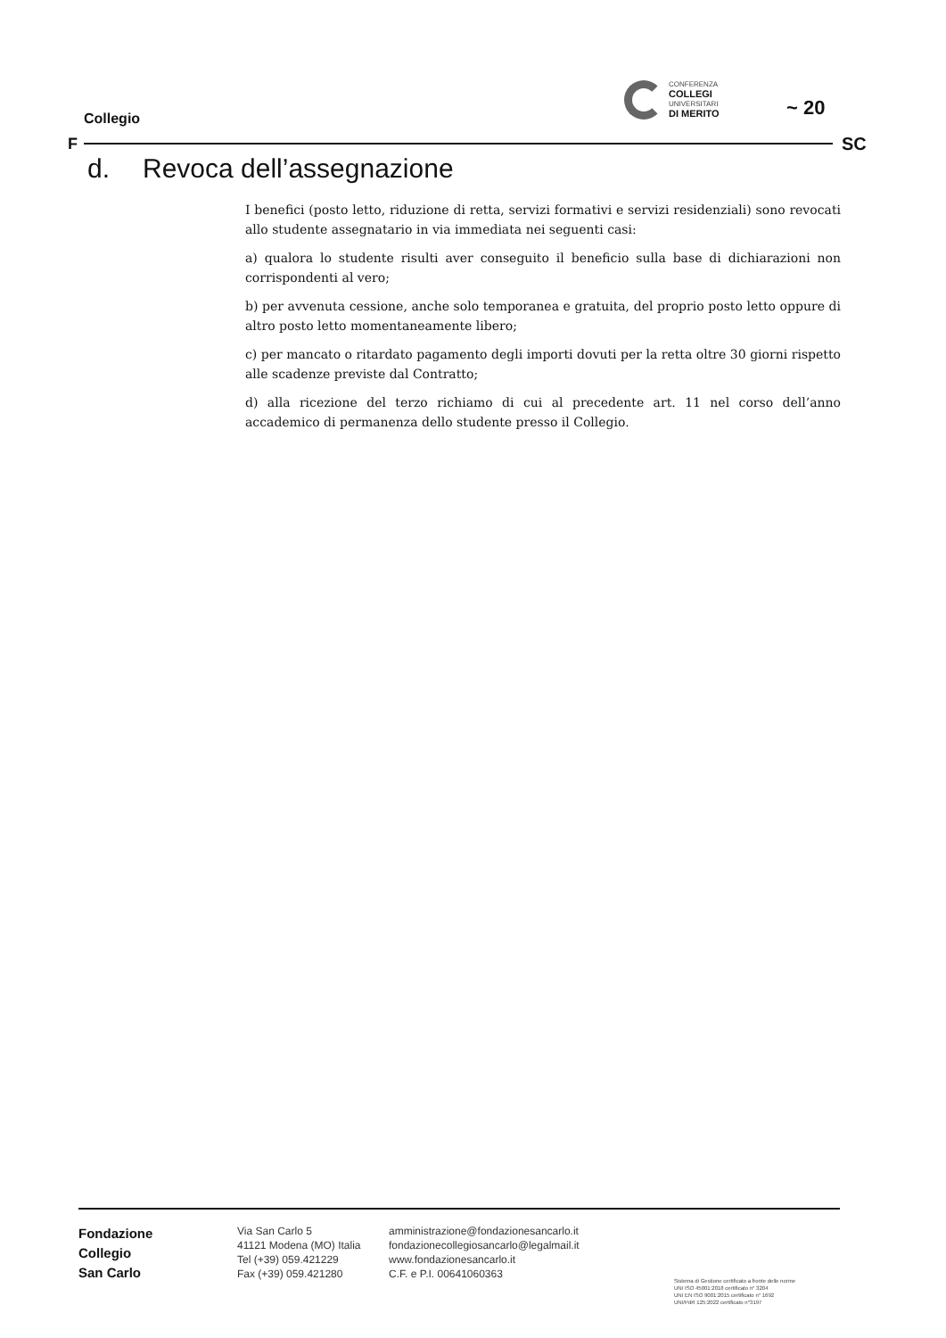Collegio
CONFERENZA
COLLEGI
UNIVERSITARI
DI MERITO
~ 20
F SC
d. Revoca dell’assegnazione
I benefici (posto letto, riduzione di retta, servizi formativi e servizi residenziali) sono revocati allo studente assegnatario in via immediata nei seguenti casi:
a) qualora lo studente risulti aver conseguito il beneficio sulla base di dichiarazioni non corrispondenti al vero;
b) per avvenuta cessione, anche solo temporanea e gratuita, del proprio posto letto oppure di altro posto letto momentaneamente libero;
c) per mancato o ritardato pagamento degli importi dovuti per la retta oltre 30 giorni rispetto alle scadenze previste dal Contratto;
d) alla ricezione del terzo richiamo di cui al precedente art. 11 nel corso dell’anno accademico di permanenza dello studente presso il Collegio.
Fondazione
Collegio
San Carlo
Via San Carlo 5
41121 Modena (MO) Italia
Tel (+39) 059.421229
Fax (+39) 059.421280
amministrazione@fondazionesancarlo.it
fondazionecollegiosancarlo@legalmail.it
www.fondazionesancarlo.it
C.F. e P.I. 00641060363
Sistema di Gestione certificato a fronte delle norme
UNI ISO 45001:2018 certificato n° 3204
UNI EN ISO 9001:2015 certificato n° 1692
UNI/PdR 125:2022 certificato n°3197